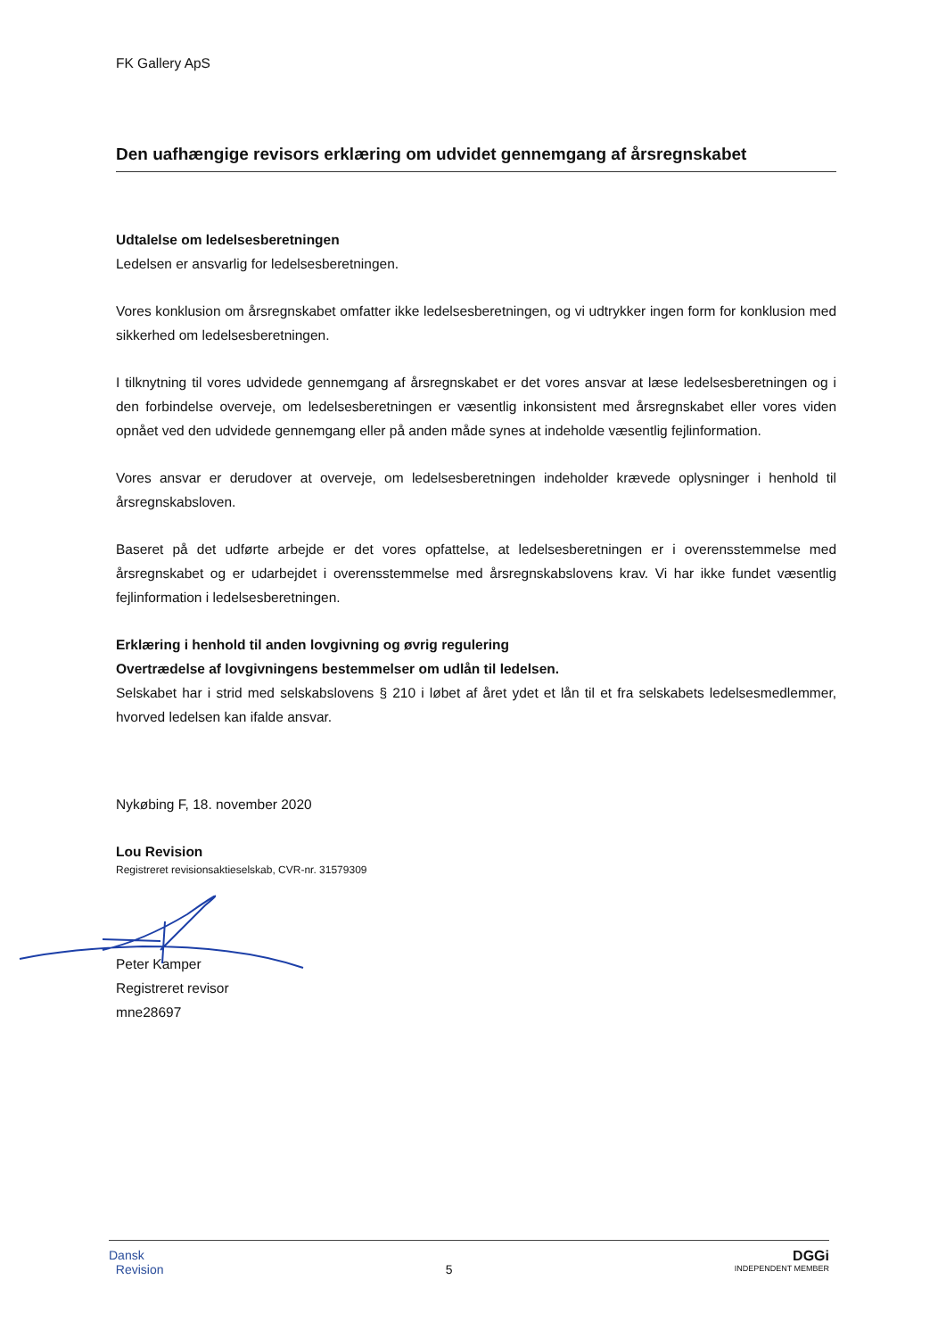FK Gallery ApS
Den uafhængige revisors erklæring om udvidet gennemgang af årsregnskabet
Udtalelse om ledelsesberetningen
Ledelsen er ansvarlig for ledelsesberetningen.
Vores konklusion om årsregnskabet omfatter ikke ledelsesberetningen, og vi udtrykker ingen form for konklusion med sikkerhed om ledelsesberetningen.
I tilknytning til vores udvidede gennemgang af årsregnskabet er det vores ansvar at læse ledelsesberetningen og i den forbindelse overveje, om ledelsesberetningen er væsentlig inkonsistent med årsregnskabet eller vores viden opnået ved den udvidede gennemgang eller på anden måde synes at indeholde væsentlig fejlinformation.
Vores ansvar er derudover at overveje, om ledelsesberetningen indeholder krævede oplysninger i henhold til årsregnskabsloven.
Baseret på det udførte arbejde er det vores opfattelse, at ledelsesberetningen er i overensstemmelse med årsregnskabet og er udarbejdet i overensstemmelse med årsregnskabslovens krav. Vi har ikke fundet væsentlig fejlinformation i ledelsesberetningen.
Erklæring i henhold til anden lovgivning og øvrig regulering
Overtrædelse af lovgivningens bestemmelser om udlån til ledelsen.
Selskabet har i strid med selskabslovens § 210 i løbet af året ydet et lån til et fra selskabets ledelsesmedlemmer, hvorved ledelsen kan ifalde ansvar.
Nykøbing F, 18. november 2020
Lou Revision
Registreret revisionsaktieselskab, CVR-nr. 31579309
Peter Kamper
Registreret revisor
mne28697
Dansk
Revision
5
DGGi
INDEPENDENT MEMBER